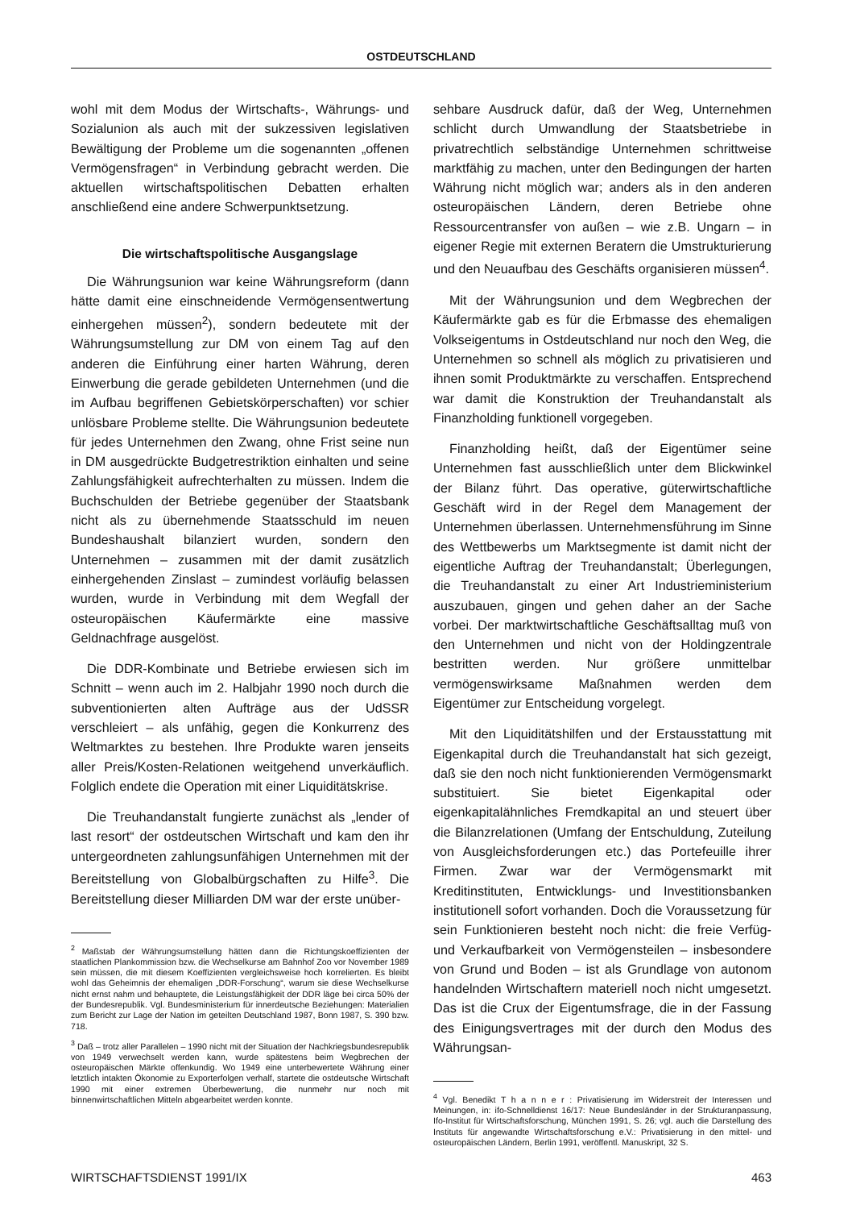OSTDEUTSCHLAND
wohl mit dem Modus der Wirtschafts-, Währungs- und Sozialunion als auch mit der sukzessiven legislativen Bewältigung der Probleme um die sogenannten „offenen Vermögensfragen“ in Verbindung gebracht werden. Die aktuellen wirtschaftspolitischen Debatten erhalten anschließend eine andere Schwerpunktsetzung.
Die wirtschaftspolitische Ausgangslage
Die Währungsunion war keine Währungsreform (dann hätte damit eine einschneidende Vermögensentwertung einhergehen müssen<sup>2</sup>), sondern bedeutete mit der Währungsumstellung zur DM von einem Tag auf den anderen die Einführung einer harten Währung, deren Einwerbung die gerade gebildeten Unternehmen (und die im Aufbau begriffenen Gebietskörperschaften) vor schier unlösbare Probleme stellte. Die Währungsunion bedeutete für jedes Unternehmen den Zwang, ohne Frist seine nun in DM ausgedrückte Budgetrestriktion einhalten und seine Zahlungsfähigkeit aufrechterhalten zu müssen. Indem die Buchschulden der Betriebe gegenüber der Staatsbank nicht als zu übernehmende Staatsschuld im neuen Bundeshaushalt bilanziert wurden, sondern den Unternehmen – zusammen mit der damit zusätzlich einhergehenden Zinslast – zumindest vorläufig belassen wurden, wurde in Verbindung mit dem Wegfall der osteuropäischen Käufermärkte eine massive Geldnachfrage ausgelöst.
Die DDR-Kombinate und Betriebe erwiesen sich im Schnitt – wenn auch im 2. Halbjahr 1990 noch durch die subventionierten alten Aufträge aus der UdSSR verschleiert – als unfähig, gegen die Konkurrenz des Weltmarktes zu bestehen. Ihre Produkte waren jenseits aller Preis/Kosten-Relationen weitgehend unverkäuflich. Folglich endete die Operation mit einer Liquiditätskrise.
Die Treuhandanstalt fungierte zunächst als „lender of last resort“ der ostdeutschen Wirtschaft und kam den ihr untergeordneten zahlungsunfähigen Unternehmen mit der Bereitstellung von Globalbürgschaften zu Hilfe<sup>3</sup>. Die Bereitstellung dieser Milliarden DM war der erste unüber-
<sup>2</sup> Maßstab der Währungsumstellung hätten dann die Richtungskoeffizienten der staatlichen Plankommission bzw. die Wechselkurse am Bahnhof Zoo vor November 1989 sein müssen, die mit diesem Koeffizienten vergleichsweise hoch korrelierten. Es bleibt wohl das Geheimnis der ehemaligen „DDR-Forschung“, warum sie diese Wechselkurse nicht ernst nahm und behauptete, die Leistungsfähigkeit der DDR läge bei circa 50% der der Bundesrepublik. Vgl. Bundesministerium für innerdeutsche Beziehungen: Materialien zum Bericht zur Lage der Nation im geteilten Deutschland 1987, Bonn 1987, S. 390 bzw. 718.
<sup>3</sup> Daß – trotz aller Parallelen – 1990 nicht mit der Situation der Nachkriegsbundesrepublik von 1949 verwechselt werden kann, wurde spätestens beim Wegbrechen der osteuropäischen Märkte offenkundig. Wo 1949 eine unterbewertete Währung einer letztlich intakten Ökonomie zu Exporterfolgen verhalf, startete die ostdeutsche Wirtschaft 1990 mit einer extremen Überbewertung, die nunmehr nur noch mit binnenwirtschaftlichen Mitteln abgearbeitet werden konnte.
sehbare Ausdruck dafür, daß der Weg, Unternehmen schlicht durch Umwandlung der Staatsbetriebe in privatrechtlich selbständige Unternehmen schrittweise marktfähig zu machen, unter den Bedingungen der harten Währung nicht möglich war; anders als in den anderen osteuropäischen Ländern, deren Betriebe ohne Ressourcentransfer von außen – wie z.B. Ungarn – in eigener Regie mit externen Beratern die Umstrukturierung und den Neuaufbau des Geschäfts organisieren müssen<sup>4</sup>.
Mit der Währungsunion und dem Wegbrechen der Käufermärkte gab es für die Erbmasse des ehemaligen Volkseigentums in Ostdeutschland nur noch den Weg, die Unternehmen so schnell als möglich zu privatisieren und ihnen somit Produktmärkte zu verschaffen. Entsprechend war damit die Konstruktion der Treuhandanstalt als Finanzholding funktionell vorgegeben.
Finanzholding heißt, daß der Eigentümer seine Unternehmen fast ausschließlich unter dem Blickwinkel der Bilanz führt. Das operative, güterwirtschaftliche Geschäft wird in der Regel dem Management der Unternehmen überlassen. Unternehmensführung im Sinne des Wettbewerbs um Marktsegmente ist damit nicht der eigentliche Auftrag der Treuhandanstalt; Überlegungen, die Treuhandanstalt zu einer Art Industrieministerium auszubauen, gingen und gehen daher an der Sache vorbei. Der marktwirtschaftliche Geschäftsalltag muß von den Unternehmen und nicht von der Holdingzentrale bestritten werden. Nur größere unmittelbar vermögenswirksame Maßnahmen werden dem Eigentümer zur Entscheidung vorgelegt.
Mit den Liquiditätshilfen und der Erstausstattung mit Eigenkapital durch die Treuhandanstalt hat sich gezeigt, daß sie den noch nicht funktionierenden Vermögensmarkt substituiert. Sie bietet Eigenkapital oder eigenkapitalähnliches Fremdkapital an und steuert über die Bilanzrelationen (Umfang der Entschuldung, Zuteilung von Ausgleichsforderungen etc.) das Portefeuille ihrer Firmen. Zwar war der Vermögensmarkt mit Kreditinstituten, Entwicklungs- und Investitionsbanken institutionell sofort vorhanden. Doch die Voraussetzung für sein Funktionieren besteht noch nicht: die freie Verfüg- und Verkaufbarkeit von Vermögensteilen – insbesondere von Grund und Boden – ist als Grundlage von autonom handelnden Wirtschaftern materiell noch nicht umgesetzt. Das ist die Crux der Eigentumsfrage, die in der Fassung des Einigungsvertrages mit der durch den Modus des Währungsan-
<sup>4</sup> Vgl. Benedikt T h a n n e r : Privatisierung im Widerstreit der Interessen und Meinungen, in: ifo-Schnelldienst 16/17: Neue Bundesländer in der Strukturanpassung, Ifo-Institut für Wirtschaftsforschung, München 1991, S. 26; vgl. auch die Darstellung des Instituts für angewandte Wirtschaftsforschung e.V.: Privatisierung in den mittel- und osteuropäischen Ländern, Berlin 1991, veröffentl. Manuskript, 32 S.
WIRTSCHAFTSDIENST 1991/IX 463